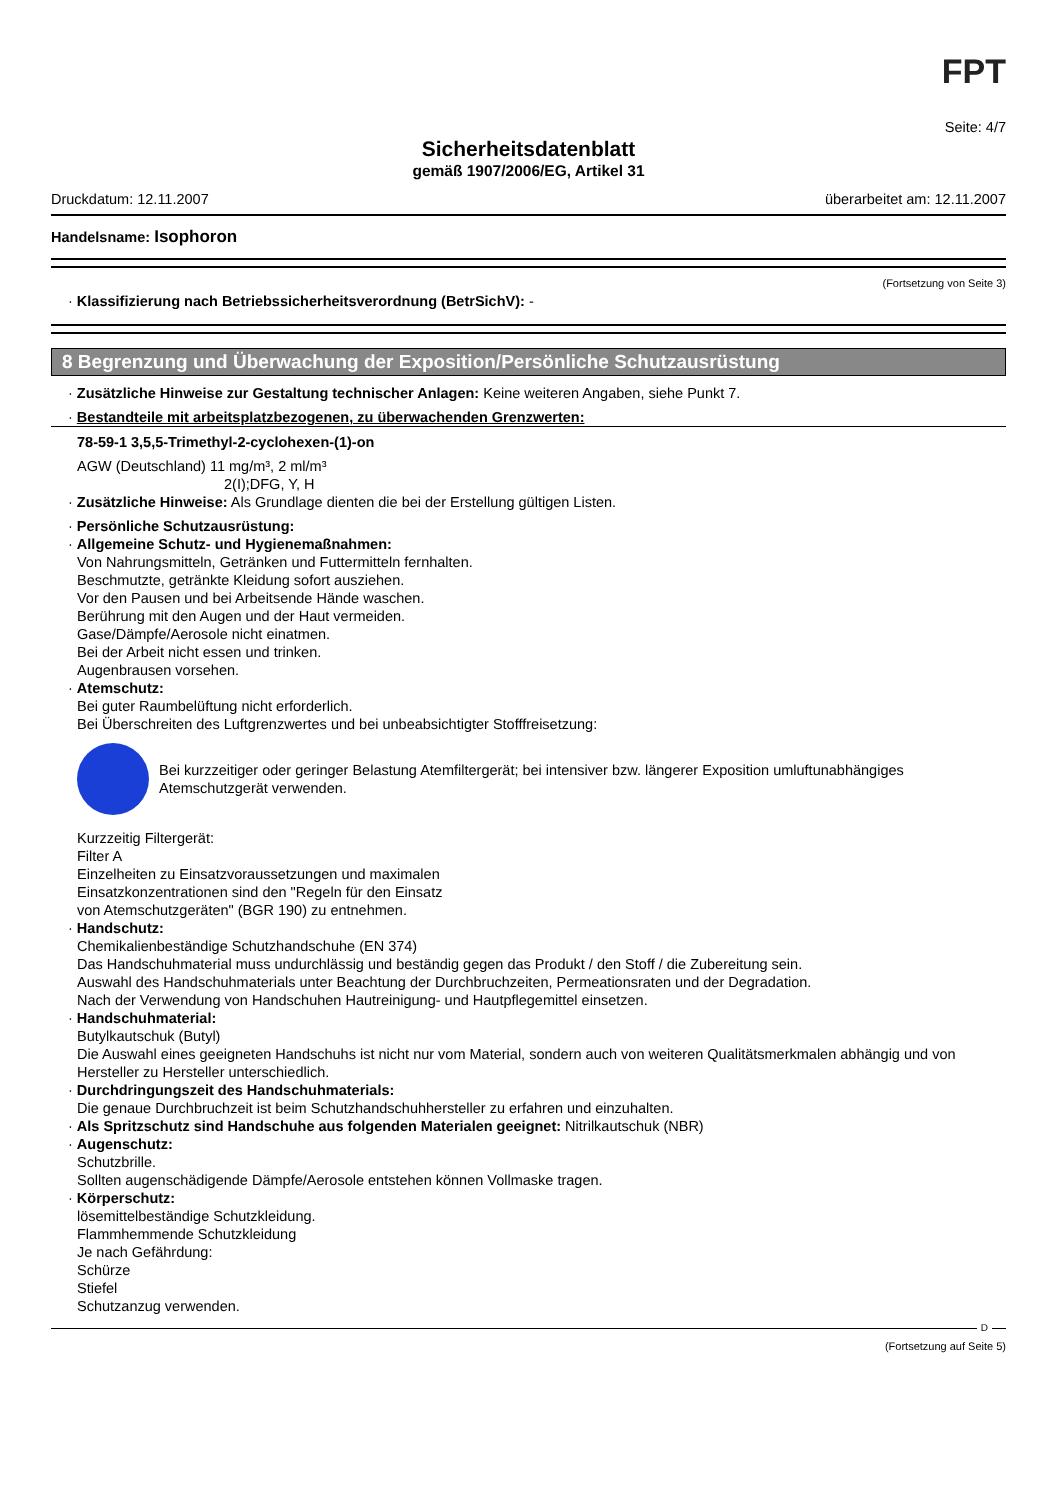FPT
Seite: 4/7
Sicherheitsdatenblatt
gemäß 1907/2006/EG, Artikel 31
Druckdatum: 12.11.2007 überarbeitet am: 12.11.2007
Handelsname: Isophoron
(Fortsetzung von Seite 3)
· Klassifizierung nach Betriebssicherheitsverordnung (BetrSichV): -
8 Begrenzung und Überwachung der Exposition/Persönliche Schutzausrüstung
· Zusätzliche Hinweise zur Gestaltung technischer Anlagen: Keine weiteren Angaben, siehe Punkt 7.
· Bestandteile mit arbeitsplatzbezogenen, zu überwachenden Grenzwerten:
78-59-1 3,5,5-Trimethyl-2-cyclohexen-(1)-on
AGW (Deutschland) 11 mg/m³, 2 ml/m³
2(I);DFG, Y, H
· Zusätzliche Hinweise: Als Grundlage dienten die bei der Erstellung gültigen Listen.
· Persönliche Schutzausrüstung:
· Allgemeine Schutz- und Hygienemaßnahmen:
Von Nahrungsmitteln, Getränken und Futtermitteln fernhalten.
Beschmutzte, getränkte Kleidung sofort ausziehen.
Vor den Pausen und bei Arbeitsende Hände waschen.
Berührung mit den Augen und der Haut vermeiden.
Gase/Dämpfe/Aerosole nicht einatmen.
Bei der Arbeit nicht essen und trinken.
Augenbrausen vorsehen.
· Atemschutz:
Bei guter Raumbelüftung nicht erforderlich.
Bei Überschreiten des Luftgrenzwertes und bei unbeabsichtigter Stofffreisetzung:
Bei kurzzeitiger oder geringer Belastung Atemfiltergerät; bei intensiver bzw. längerer Exposition umluftunabhängiges Atemschutzgerät verwenden.
Kurzzeitig Filtergerät:
Filter A
Einzelheiten zu Einsatzvoraussetzungen und maximalen
Einsatzkonzentrationen sind den "Regeln für den Einsatz
von Atemschutzgeräten" (BGR 190) zu entnehmen.
· Handschutz:
Chemikalienbeständige Schutzhandschuhe (EN 374)
Das Handschuhmaterial muss undurchlässig und beständig gegen das Produkt / den Stoff / die Zubereitung sein.
Auswahl des Handschuhmaterials unter Beachtung der Durchbruchzeiten, Permeationsraten und der Degradation.
Nach der Verwendung von Handschuhen Hautreinigung- und Hautpflegemittel einsetzen.
· Handschuhmaterial:
Butylkautschuk (Butyl)
Die Auswahl eines geeigneten Handschuhs ist nicht nur vom Material, sondern auch von weiteren Qualitätsmerkmalen abhängig und von Hersteller zu Hersteller unterschiedlich.
· Durchdringungszeit des Handschuhmaterials:
Die genaue Durchbruchzeit ist beim Schutzhandschuhhersteller zu erfahren und einzuhalten.
· Als Spritzschutz sind Handschuhe aus folgenden Materialen geeignet: Nitrilkautschuk (NBR)
· Augenschutz:
Schutzbrille.
Sollten augenschädigende Dämpfe/Aerosole entstehen können Vollmaske tragen.
· Körperschutz:
lösemittelbeständige Schutzkleidung.
Flammhemmende Schutzkleidung
Je nach Gefährdung:
Schürze
Stiefel
Schutzanzug verwenden.
D
(Fortsetzung auf Seite 5)